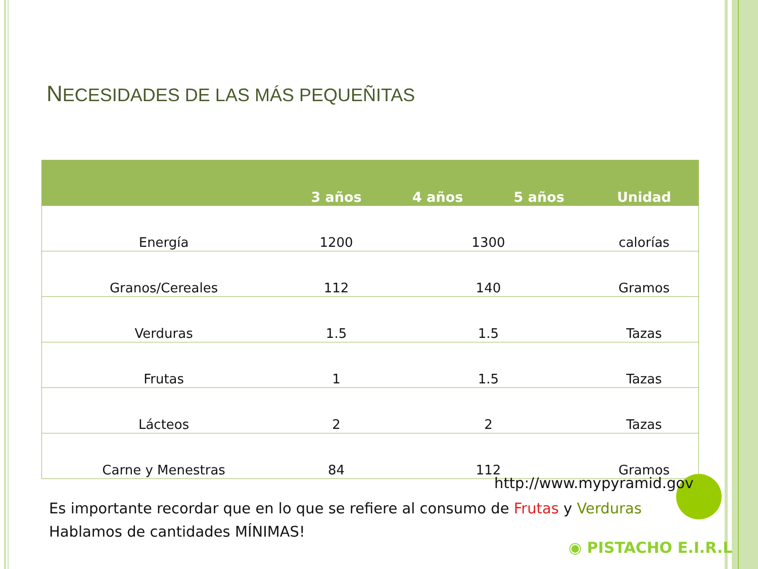NECESIDADES DE LAS MÁS PEQUEÑITAS
| | 3 años | 4 años | 5 años | Unidad |
| --- | --- | --- | --- | --- |
| Energía | 1200 | 1300 | | calorías |
| Granos/Cereales | 112 | 140 | | Gramos |
| Verduras | 1.5 | 1.5 | | Tazas |
| Frutas | 1 | 1.5 | | Tazas |
| Lácteos | 2 | 2 | | Tazas |
| Carne y Menestras | 84 | 112 | | Gramos |
http://www.mypyramid.gov
Es importante recordar que en lo que se refiere al consumo de Frutas y Verduras Hablamos de cantidades MÍNIMAS!
◉ PISTACHO E.I.R.L